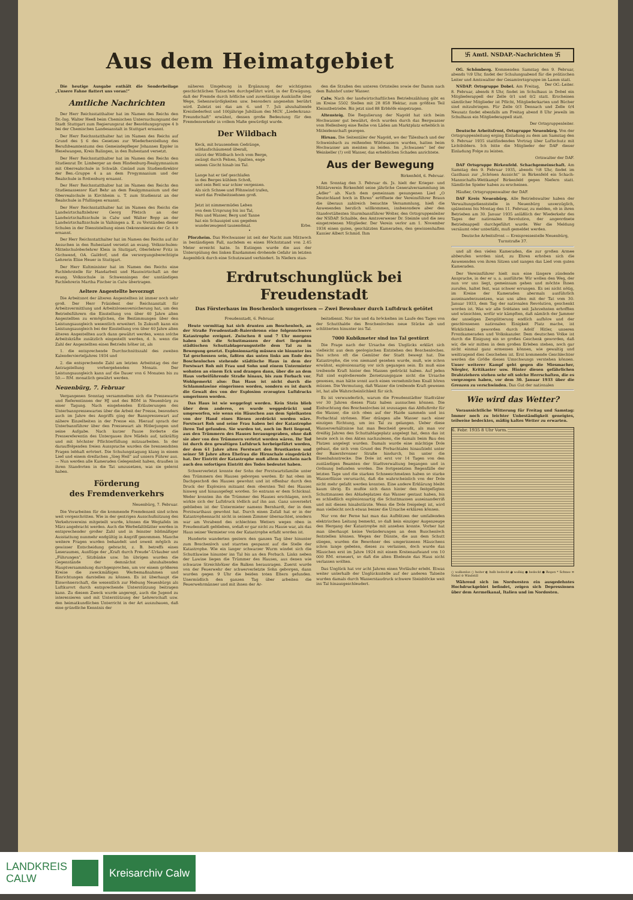Aus dem Heimatgebiet
Die heutige Ausgabe enthält die Sonderbeilage „Unsere Fahne flattert uns voran!“
Amtliche Nachrichten
Der Herr Reichsstatthalter hat im Namen des Reichs den Dr.-Ing. Walter Heeß beim Chemischen Untersuchungsamt der Stadt Stuttgart zum Regierungsrat der Besoldungsgruppe 4 b bei der Chemischen Landesanstalt in Stuttgart ernannt.
Der Herr Reichsstatthalter hat im Namen des Reichs auf Grund des § 6 des Gesetzes zur Wiederherstellung des Berufsbeamtentums den Gemeindepfleger Johannes Eppler in Heselwangen, Kreis Balingen, in den Ruhestand versetzt.
Der Herr Reichsstatthalter hat im Namen des Reichs den Studienrat Dr. Limberger an dem Hindenburg-Realgymnasium mit Oberrealschule in Schwäb. Gmünd zum Studiendirektor der Bes.-Gruppe 4 a an dem Progymnasium und der Realschule in Rottenburg ernannt.
Der Herr Reichsstatthalter hat im Namen des Reichs den Studienassessor Karl Behr an dem Realgymnasium und der Oberrealschule in Kirchheim u. T. zum Studienrat an der Realschule in Pfullingen ernannt.
Der Herr Reichsstatthalter hat im Namen des Reichs die Landwirtschaftslehrer Georg Pfetsch an der Landwirtschaftsschule in Calw und Walter Bopp an der Landwirtschaftsschule in Vaihingen a. E. zu Vorständen dieser Schulen in der Dienststellung eines Oekonomierats der Gr. 4 b ernannt.
Der Herr Reichsstatthalter hat im Namen des Reichs auf ihr Ansuchen in den Ruhestand versetzt an evang. Volksschulen: Mittelschuloberlehrer Klein in Stuttgart, Oberlehrer Fritz in Gschwend, OA. Gaildorf, und die versorgungsberechtigte Lehrerin Elise Heuer in Stuttgart.
Der Herr Kultminister hat im Namen des Reichs eine Fachlehrstelle für Handarbeit und Hauswirtschaft an der evang. Volksschule in Schwenningen der unständigen Fachlehrerin Martha Fischer in Calw übertragen.
Aeltere Angestellte bevorzugt
Die Arbeitsnot der älteren Angestellten ist immer noch sehr groß. Der Herr Präsident der Reichsanstalt für Arbeitsvermittlung und Arbeitslosenversicherung hat, um den Betriebsführern die Einstellung von über 40 Jahre alten Angestellten zu ermöglichen, die Bestimmungen über den Leistungsausgleich wesentlich erweitert. In Zukunft kann ein Leistungsausgleich bei der Einstellung von über 40 Jahre alten älteren Angestellten auch dann gewährt werden, wenn solche Arbeitskräfte zusätzlich eingestellt werden, d. h. wenn die Zahl der Angestellten eines Betriebs höher ist, als
1. die entsprechende Durchschnittszahl des zweiten Kalendervierteljahres 1934 und
2. die entsprechende Zahl am letzten Arbeitstag des der Antragstellung vorhergehenden Monats. Der Leistungsausgleich kann auf die Dauer von 6 Monaten bis zu 50.— RM. monatlich gewährt werden.
Neuenbürg, 7. Februar
Vergangenen Sonntag versammelten sich die Pressewarte und Referentinnen der HJ und des BDM in Neuenbürg zu einer Tagung. Nach eingehenden Erläuterungen des Unterbannpressewartes über die Arbeit der Presse, besonders auch im Jahre des Angriffs ging der Bannpressewart auf nähere Einzelheiten in der Presse ein. Hierauf sprach der Unterbannführer über den Pressewart als Hitlerjungen und seine Aufgabe. Nach kurzer Pause forderte die Pressereferentin des Untergaues ihre Mädels auf, tatkräftig und mit höchster Pflichterfüllung mitzuarbeiten. In der darauffolgenden freien Aussprache wurden die brennendsten Fragen lebhaft erörtert. Die Schulungstagung klang in einem Lied und einem dreifachen „Sieg Heil“ auf unsern Führer aus. — Nun werden alle Kameraden Gelegenheit haben, draußen in ihren Standorten in die Tat umzusetzen, was sie gelernt haben.
Förderung
des Fremdenverkehrs
Neuenbürg, 7. Februar.
Die Vorarbeiten für die kommende Fremdenzeit sind schon weit vorgeschritten. Wie in der gestrigen Ausschußsitzung des Verkehrsvereins mitgeteilt wurde, können die Wegtafeln im März angebracht werden. Auch die Werbefaltblätter werden in entsprechender großer Zahl und in feinster bildmäßiger Ausstattung nunmehr endgültig in Angriff genommen. Manche weitere Fragen wurden behandelt und soweit möglich zu gewisser Entscheidung gebracht, z. B. betreffs eines Leseraumes, Ausflüge der „Kraft durch Freude“-Urlauber und „Führungen“, Sitzbänke usw. Im übrigen wurden die Gegenstände der demnächst abzuhaltenden Hauptversammlung durchgesprochen, um vor einem größeren Kreise die zweckmäßigen Werbemaßnahmen und Einrichtungen darstellen zu können. Es ist überhaupt die Einwohnerschaft, die wesentlich zur Hebung Neuenbürgs als Luftkurort durch entsprechende Unterstützung beitragen kann. Zu diesem Zweck wurde angeregt, auch die Jugend zu interessieren und mit Unterstützung der Lehrerschaft usw. den heimatkundlichen Unterricht in der Art auszubauen, daß eine gründliche Kenntnis der
näheren Umgebung in Ergänzung der wichtigsten geschichtlichen Tatsachen durchgeführt wird, in der Erwägung, daß der Fremde durch höfliche und zuverlässige Auskünfte über Wege, Sehenswürdigkeiten usw. besonders angenehm berührt wird. Zuletzt sei das am 6. und 7. Juli abzuhaltende Kreisliederfest und 100jährige Jubiläum des MGV. „Liederkranz-Freundschaft“ erwähnt, dessen große Bedeutung für den Fremdenverkehr in vollem Maße gewürdigt wurde.
Der Wildbach
Keck, mit brausendem Gedränge,
wildaufschäumend überall,
stürzt der Wildbach hoch vom Berge,
zwängt durch Felsen, Spalten, enge
seinen Gischt hinab ins Tal.
Lange hat er tief geschlafen
in des Berges kühlem Schoß,
und sein Bett war schier vergessen.
Als sich Schnee und Föhnwind trafen,
ward das Freiheitssehnen groß.
Jetzt ist nimmermüdes Leben
von dem Ursprung bis ins Tal,
Fels und Wasser, Berg und Tanne
hat ein Schauspiel uns gegeben
wunderzeugend tausendmal. Erbe.
•
Pforzheim. Das Hochwasser ist seit der Nacht zum Mittwoch in beständigem Fall, nachdem es einen Höchststand von 2.45 Meter erreicht hatte. In Eutingen wurde die aus der Unterspülung des linken Enzdammes drohende Gefahr im letzten Augenblick durch eine Schutzwand verhindert. In Niefern stan-
den die Straßen des unteren Ortsteiles sowie der Damm nach dem Bahnhof unter Wasser.
Calw. Nach der landwirtschaftlichen Betriebszählung gibt es im Kreise 5502 Stellen mit 28 858 Hektar, zum größten Teil Kleinstbetriebe. Bis jetzt sind 88 Erbhöfe eingetragen.
Altensteig. Die Regulierung der Nagold hat sich beim Hochwasser gut bewährt, doch wurden durch das Bergwasser vom Hellesberg eine Reihe von Läden am Marktplatz erheblich in Mitleidenschaft gezogen.
Hirsau. Die Seitentäler der Nagold, wo der Tälesbach und der Schweinbach zu reißenden Wildwassern wurden, hatten beim Hochwasser am meisten zu leiden. Im „Schwanen“ lief der Weinkeller (!) voll Wasser, das erheblichen Schaden anrichtete.
Aus der Bewegung
Birkenfeld, 6. Februar.
Am Sonntag den 3. Februar ds. Js. hielt der Krieger- und Militärverein Birkenfeld seine jährliche Generalversammlung im „Adler“ ab. Nach dem gemeinsam gesungenen Lied „O Deutschland hoch in Ehren“ eröffnete der Vereinsführer Braun die überaus zahlreich besuchte Versammlung, hieß die Anwesenden herzlich willkommen, insbesondere aber den Standortältesten Sturmbannführer Wolter, den Ortsgruppenleiter der NSDAP. Schaible, den Amtsverweser Dr. Steimle und die neu eingetretenen Mitglieder. Der Verein verlor am 1. November 1934 einen guten, geschätzten Kameraden, den gewissenhaften Kassier Albert Schmid. Ihm
Erdrutschunglück bei Freudenstadt
Das Försterhaus im Boschenloch umgerissen — Zwei Bewohner durch Luftdruck getötet
Freudenstadt, 6. Februar.
Heute vormittag hat sich drunten am Boschenloch, an der Straße Freudenstadt–Baiersbronn eine folgenschwere Katastrophe ereignet. Zwischen 8 und 7 Uhr morgens haben sich die Schuttmassen der dort liegenden städtischen Schuttablagerungsstelle dem Tal zu in Bewegung gesetzt. Explosionsartig müssen sie hinunter ins Tal geschossen sein, faßten das unten links am Ende des Boschenloches stehende städtische Haus in dem der Forstwart Roh mit Frau und Sohn und einem Untermieter wohnten an einem Eck und drangen dann, über die an dem Haus vorbeiführende Straße hinaus, bis zum Forbach vor. Wohlgemerkt also: Das Haus ist nicht durch die Schlammlawine eingerissen worden, sondern es ist durch die Gewalt des von der Explosion erzeugten Luftdrucks umgerissen worden.
Das Haus ist wie weggefegt worden. Kein Stein blieb über dem anderen, es wurde weggedrückt und umgeworfen, wie wenn ein Häuschen aus dem Spielkasten von der Hand eines Riesen zerdrückt worden wäre. Forstwart Roh und seine Frau haben bei der Katastrophe ihren Tod gefunden. Sie wurden tot, noch im Bett liegend, aus den Trümmern des Hauses herausgegraben, ohne daß sie aber von den Trümmern verletzt worden wären. Ihr Tod ist durch den gewaltigen Luftdruck herbeigeführt worden, der dem 61 Jahre alten Forstwart den Brustkasten und seiner 58 Jahre alten Ehefrau die Hirnschale eingedrückt hat. Der Eintritt der Katastrophe muß allem Anschein nach auch den sofortigen Eintritt des Todes bedeutet haben.
Schwerverletzt konnte der Sohn der Forstwartsfamilie unter den Trümmern des Hauses geborgen werden. Er hat oben im Dachgeschoß des Hauses gewohnt und ist offenbar durch den Druck der Explosion mitsamt dem obersten Teil des Hauses hinweg und hinausgefegt worden. So entrann er dem Schicksal. Weder konnten ihn die Trümmer des Hauses erschlagen, noch wirkte sich der Luftdruck tödlich auf ihn aus. Ganz unversehrt geblieben ist der Untermieter namens Bernhardt, der in dem Forstwarthaus gewohnt hat. Durch einen Zufall hat er in der Katastrophennacht nicht in seinem Zimmer übernachtet, sondern war am Vorabend des schlechten Wetters wegen oben in Freudenstadt geblieben, sodaß er gar nicht zu Hause war, als das Haus seiner Vermieter von der Katastrophe erfaßt worden ist.
Hunderte wanderten gestern den ganzen Tag über hinunter zum Boschenloch und starrten gespannt auf die Stelle der Katastrophe. Wie ein langer schwarzer Wurm windet sich die Schuttlawine hinunter ins Tal bis an den Forbach. Links neben der Lawine liegen die Trümmer des Hauses, aus denen wie schwarze Streichhölzer die Balken herausragen. Zuerst wurde von der Feuerwehr der schwerverletzte Sohn geborgen, dann wurden gegen 9 Uhr die beiden toten Eltern gefunden. Unermüdlich den ganzen Tag über arbeiten die Feuerwehrmänner und mit ihnen der Ar-
beitsdienst. Nur hie und da bröckelten im Laufe des Tages von der Schutthalde des Boschenloches neue Stücke ab und schlitterten hinunter ins Tal.
7000 Kubikmeter sind ins Tal gestürzt
Die Frage nach der Ursache des Unglücks erklärt sich vielleicht aus dem geologischen Entstehen des Boschenloches. Das schon oft die Gemüter der Stadt bewegt hat. Die Katastrophe, die von niemand gesehen wurde, muß, wie schon erwähnt, explosionsartig vor sich gegangen sein. Es muß eine treibende Kraft hinter den Massen gedrückt haben. Auf jeden Fall sind explodierende Zersetzungsgase nicht die Ursache gewesen, man hätte sonst auch einen vernehmlichen Knall hören müssen. Die Vermutung, daß Wasser die treibende Kraft gewesen ist, hat alle Wahrscheinlichkeit für sich.
Es ist verwunderlich, warum die Freudenstädter Stadtväter vor 30 Jahren diesen Platz haben aussuchen können. Die Einbuchtung des Boschenloches ist sozusagen das Abflußrohr für die Wasser, die sich oben auf der Haide sammeln und ins Forbachtal strömen. Hier drängen alle Wasser nach einer einzigen Richtung, um ins Tal zu gelangen. Ueber diese Wasserverhältnisse hat man Bescheid gewußt, als man vor dreißig Jahren den Schuttablageplatz angelegt hat, denn das ist heute noch in den Akten nachzulesen, die damals beim Bau des Platzes angelegt wurden. Damals wurde eine mächtige Dole gebaut, die sich vom Grund des Forbachtales hinaufzieht unter der Baiersbronner Straße hindurch, bis unter die Eisenbahnstrecke. Die Dole ist erst vor 14 Tagen von den zuständigen Beamten der Stadtverwaltung begangen und in Ordnung befunden worden. Die fortgesetzten Regenfälle der letzten Tage und die starken Schneeschmelzen haben so starke Wasserflüsse verursacht, daß die wahrscheinlich von der Dole nicht mehr gefaßt werden konnten. Eine andere Erklärung bleibt kaum übrig. Es mußte sich dann hinter den festgefügten Schuttmassen des Abladeplatzes das Wasser gestaut haben, bis es schließlich explosionsartig die Schuttmassen auseinanderriß und mit diesen hinabstürzte. Wenn die Dole freigelegt ist, wird man vielleicht noch etwas besser die Ursache erklären können.
Nur von der Ferne hat man das Aufblitzen der umfallenden elektrischen Leitung bemerkt, so daß kein einziger Augenzeuge den Hergang der Katastrophe mit ansehen konnte. Vorher hat man überhaupt keine Veränderungen an dem Buschenloch feststellen können. Wegen der Dünste, die aus dem Schutt stiegen, wurden die Bewohner des umgerissenen Häuschens schon lange gebeten, dieses zu verlassen, doch wurde das Häuschen erst im Jahre 1924 mit einem Kostenaufwand von 10 000 RM. erneuert, so daß die alten Eheleute das Haus nicht verlassen wollten.
Das Unglück hat vor acht Jahren einen Vorläufer erlebt. Etwas weiter unterhalb der Unglücksstelle auf der anderen Talseite wurden damals durch Wasserstaudruck schwere Steinblöcke weit ins Tal hinausgeschleudert.
卐 Amtl. NSDAP.-Nachrichten 卐
OG. Schömberg. Kommenden Samstag den 9. Februar, abends ½9 Uhr, findet der Schulungsabend für die politischen Leiter und Amtswalter der Gesamtortsgruppe im Lamm statt. Der OG.-Leiter.
NSDAP. Ortsgruppe Dobel. Am Freitag, 8. Februar, abends 8 Uhr, findet im Schulhaus in Dobel ein Mitgliederappell der Zelle 0/1 und 0/2 statt. Erscheinen sämtlicher Mitglieder ist Pflicht, Mitgliederkarten und Bücher sind mitzubringen. Für Zelle 0/3 Dennach und Zelle 0/4 Neusatz findet ebenfalls am Freitag abend 8 Uhr jeweils im Schulhaus ein Mitgliederappell statt.
Der Ortsgruppenleiter.
Deutsche Arbeitsfront, Ortsgruppe Neuenbürg. Von der Ortsgruppenleitung erging Einladung zu dem am Samstag den 9. Februar 1935 stattfindenden Vortrag über Luftschutz mit Lichtbildern. Ich bitte die Mitglieder der DAF dieser Einladung Folge zu leisten.
Ortswalter der DAF.
DAF Ortsgruppe Birkenfeld. Schachgemeinschaft. Am Samstag den 9. Februar 1935, abends ½8 Uhr, findet im Gasthaus zur „Schönen Aussicht“ in Birkenfeld ein Schach-Mannschafts-Wettkampf Birkenfeld gegen Niefern statt. Sämtliche Spieler haben zu erscheinen.
Häußer, Ortsgruppenwalter der DAF.
DAF Kreis Neuenbürg. Alle Betriebswalter haben der Verwaltungsdienststelle in Neuenbürg unverzüglich, spätestens bis Montag den 11. Februar, zu melden, ob in ihren Betrieben am 30. Januar 1935 anläßlich der Wiederkehr des Tages der nationalen Revolution, der angeordnete Betriebsappell durchgeführt wurde. Wer die Meldung versäumt oder unterläßt, muß gemeldet werden.
Deutsche Arbeitsfront — Kreispressestelle Neuenbürg, Turnstraße 37.
und all den vielen Kameraden, die zur großen Armee abberufen worden sind, zu Ehren erhoben sich die Anwesenden von ihren Sitzen und sangen das Lied vom guten Kameraden.
Der Vereinsführer hielt nun eine längere zündende Ansprache, in der er u. a. ausführte: Wir wollen den Weg, der nun vor uns liegt, gemeinsam gehen und möchte Ihnen zurufen, haltet fest, was schwer errungen. Es sei nicht nötig, im Kreise der Kameraden abermals ausführlich auseinanderzusetzen, was uns allen mit der Tat vom 30. Januar 1933, dem Tag der nationalen Revolution, geschenkt worden ist. Was wir alle Soldaten seit Jahrzehnten erhofften und wünschten, wofür wir kämpften, daß nämlich der Jammer der unseligen Zersplitterung endlich aufhöre und der geschlossenen nationalen Einigkeit Platz mache, ist Wirklichkeit geworden durch Adolf Hitler, unseren Frontkameraden und Volkskanzler. Dem deutschen Volke ist durch die Einigung ein so großes Geschenk geworden, daß wir, die wir mitten in dem großen Erleben stehen, noch gar nicht einmal ganz ermessen können, wie gewaltig und weittragend dies Geschehen ist. Erst kommende Geschlechter werden die Größe dieses Umschwungs verstehen können. Unser weiterer Kampf geht gegen die Miesmacher, Nörgler, Kritikaster usw. Hinter diesen gefährlichen Drahtziehern stehen sehr oft solche Herrschaften, die es vorgezogen haben, vor dem 30. Januar 1933 über die Grenzen zu verschwinden. Das Gut der nationalen
Wie wird das Wetter?
Voraussichtliche Witterung für Freitag und Samstag: Immer noch zu leichter Unbeständigkeit geneigtes, teilweise bedecktes, mäßig kaltes Wetter zu erwarten.
6. Febr. 1935 8 Uhr Vorm.
○ wolkenlos ○ heiter ◐ halb bedeckt ◕ wolkig ● bedeckt ● Regen * Schnee ≡ Nebel ⊙ Windstill
Während sich im Nordwesten ein ausgedehntes Hochdruckgebiet befindet, zeigen sich Depressionen über dem Aermelkanal, Italien und im Nordosten.
LANDKREIS
CALW
Kreisarchiv Calw